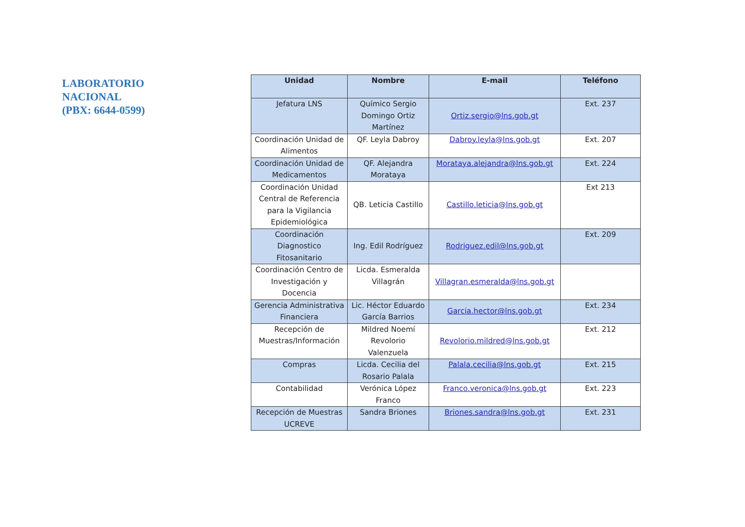LABORATORIO
NACIONAL
(PBX: 6644-0599)
| Unidad | Nombre | E-mail | Teléfono |
| --- | --- | --- | --- |
| Jefatura LNS | Químico Sergio Domingo Ortiz Martínez | Ortiz.sergio@lns.gob.gt | Ext. 237 |
| Coordinación Unidad de Alimentos | QF. Leyla Dabroy | Dabroy.leyla@lns.gob.gt | Ext. 207 |
| Coordinación Unidad de Medicamentos | QF. Alejandra Morataya | Morataya.alejandra@lns.gob.gt | Ext. 224 |
| Coordinación Unidad Central de Referencia para la Vigilancia Epidemiológica | QB. Leticia Castillo | Castillo.leticia@lns.gob.gt | Ext 213 |
| Coordinación Diagnostico Fitosanitario | Ing. Edil Rodríguez | Rodriguez.edil@lns.gob.gt | Ext. 209 |
| Coordinación Centro de Investigación y Docencia | Licda. Esmeralda Villagrán | Villagran.esmeralda@lns.gob.gt | |
| Gerencia Administrativa Financiera | Lic. Héctor Eduardo García Barrios | Garcia.hector@lns.gob.gt | Ext. 234 |
| Recepción de Muestras/Información | Mildred Noemí Revolorio Valenzuela | Revolorio.mildred@lns.gob.gt | Ext. 212 |
| Compras | Licda. Cecilia del Rosario Palala | Palala.cecilia@lns.gob.gt | Ext. 215 |
| Contabilidad | Verónica López Franco | Franco.veronica@lns.gob.gt | Ext. 223 |
| Recepción de Muestras UCREVE | Sandra Briones | Briones.sandra@lns.gob.gt | Ext. 231 |